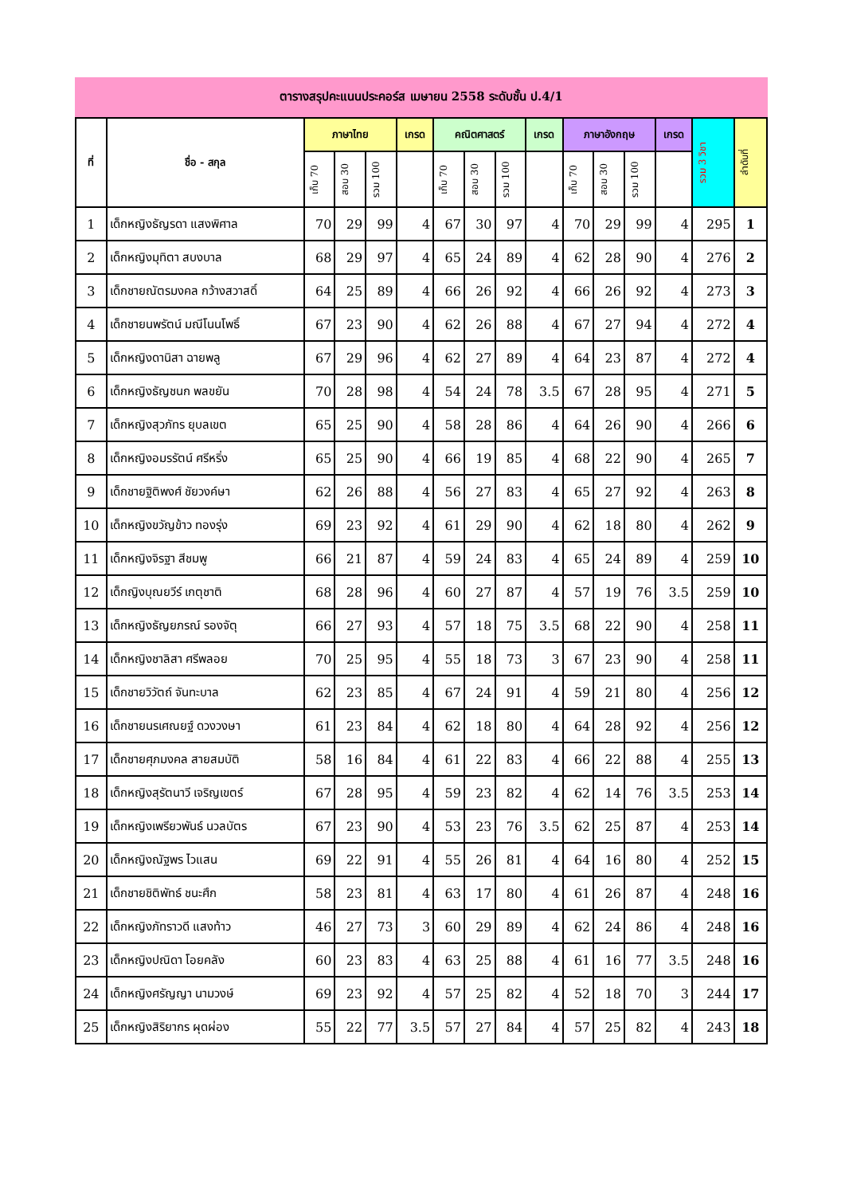ตารางสรุปคะแนนประคอร์ส เมษายน 2558 ระดับชั้น ป.4/1
| ที่ | ชื่อ - สกุล | ภาษาไทย | | | เกรด | คณิตศาสตร์ | | | เกรด | ภาษาอังกฤษ | | | เกรด | รวม 3 วิชา | ลำดับที่ |
| --- | --- | --- | --- | --- | --- | --- | --- | --- | --- | --- | --- | --- | --- | --- | --- |
| | | เก็บ 70 | สอบ 30 | รวม 100 | | เก็บ 70 | สอบ 30 | รวม 100 | | เก็บ 70 | สอบ 30 | รวม 100 | | | |
| 1 | เด็กหญิงธัญรดา แสงพิศาล | 70 | 29 | 99 | 4 | 67 | 30 | 97 | 4 | 70 | 29 | 99 | 4 | 295 | 1 |
| 2 | เด็กหญิงมุทิตา สบงบาล | 68 | 29 | 97 | 4 | 65 | 24 | 89 | 4 | 62 | 28 | 90 | 4 | 276 | 2 |
| 3 | เด็กชายณัตรมงคล กว้างสวาสดิ์ | 64 | 25 | 89 | 4 | 66 | 26 | 92 | 4 | 66 | 26 | 92 | 4 | 273 | 3 |
| 4 | เด็กชายนพรัตน์ มณีโนนโพธิ์ | 67 | 23 | 90 | 4 | 62 | 26 | 88 | 4 | 67 | 27 | 94 | 4 | 272 | 4 |
| 5 | เด็กหญิงดานิสา ฉายพลู | 67 | 29 | 96 | 4 | 62 | 27 | 89 | 4 | 64 | 23 | 87 | 4 | 272 | 4 |
| 6 | เด็กหญิงธัญชนก พลขยัน | 70 | 28 | 98 | 4 | 54 | 24 | 78 | 3.5 | 67 | 28 | 95 | 4 | 271 | 5 |
| 7 | เด็กหญิงสุวภัทร ยุบลเขต | 65 | 25 | 90 | 4 | 58 | 28 | 86 | 4 | 64 | 26 | 90 | 4 | 266 | 6 |
| 8 | เด็กหญิงอมรรัตน์ ศรีหริ่ง | 65 | 25 | 90 | 4 | 66 | 19 | 85 | 4 | 68 | 22 | 90 | 4 | 265 | 7 |
| 9 | เด็กชายฐิติพงศ์ ชัยวงค์ษา | 62 | 26 | 88 | 4 | 56 | 27 | 83 | 4 | 65 | 27 | 92 | 4 | 263 | 8 |
| 10 | เด็กหญิงขวัญข้าว ทองรุ่ง | 69 | 23 | 92 | 4 | 61 | 29 | 90 | 4 | 62 | 18 | 80 | 4 | 262 | 9 |
| 11 | เด็กหญิงจิรฐา สีชมพู | 66 | 21 | 87 | 4 | 59 | 24 | 83 | 4 | 65 | 24 | 89 | 4 | 259 | 10 |
| 12 | เด็กญิงบุณยวีร์ เกตุชาติ | 68 | 28 | 96 | 4 | 60 | 27 | 87 | 4 | 57 | 19 | 76 | 3.5 | 259 | 10 |
| 13 | เด็กหญิงธัญยภรณ์ รองจัตุ | 66 | 27 | 93 | 4 | 57 | 18 | 75 | 3.5 | 68 | 22 | 90 | 4 | 258 | 11 |
| 14 | เด็กหญิงชาลิสา ศรีพลอย | 70 | 25 | 95 | 4 | 55 | 18 | 73 | 3 | 67 | 23 | 90 | 4 | 258 | 11 |
| 15 | เด็กชายวิวัตถ์ จันทะบาล | 62 | 23 | 85 | 4 | 67 | 24 | 91 | 4 | 59 | 21 | 80 | 4 | 256 | 12 |
| 16 | เด็กชายนรเศณยฐ์ ดวงวงษา | 61 | 23 | 84 | 4 | 62 | 18 | 80 | 4 | 64 | 28 | 92 | 4 | 256 | 12 |
| 17 | เด็กชายศุภมงคล สายสมบัติ | 58 | 16 | 84 | 4 | 61 | 22 | 83 | 4 | 66 | 22 | 88 | 4 | 255 | 13 |
| 18 | เด็กหญิงสุรัตนาวี เจริญเขตร์ | 67 | 28 | 95 | 4 | 59 | 23 | 82 | 4 | 62 | 14 | 76 | 3.5 | 253 | 14 |
| 19 | เด็กหญิงเพรียวพันธ์ นวลบัตร | 67 | 23 | 90 | 4 | 53 | 23 | 76 | 3.5 | 62 | 25 | 87 | 4 | 253 | 14 |
| 20 | เด็กหญิงณัฐพร ไวแสน | 69 | 22 | 91 | 4 | 55 | 26 | 81 | 4 | 64 | 16 | 80 | 4 | 252 | 15 |
| 21 | เด็กชายชิติพัทธ์ ชนะศึก | 58 | 23 | 81 | 4 | 63 | 17 | 80 | 4 | 61 | 26 | 87 | 4 | 248 | 16 |
| 22 | เด็กหญิงภัทราวดี แสงท้าว | 46 | 27 | 73 | 3 | 60 | 29 | 89 | 4 | 62 | 24 | 86 | 4 | 248 | 16 |
| 23 | เด็กหญิงปณิดา โอยคลัง | 60 | 23 | 83 | 4 | 63 | 25 | 88 | 4 | 61 | 16 | 77 | 3.5 | 248 | 16 |
| 24 | เด็กหญิงศรัญญา นามวงษ์ | 69 | 23 | 92 | 4 | 57 | 25 | 82 | 4 | 52 | 18 | 70 | 3 | 244 | 17 |
| 25 | เด็กหญิงสิริยากร ผุดผ่อง | 55 | 22 | 77 | 3.5 | 57 | 27 | 84 | 4 | 57 | 25 | 82 | 4 | 243 | 18 |